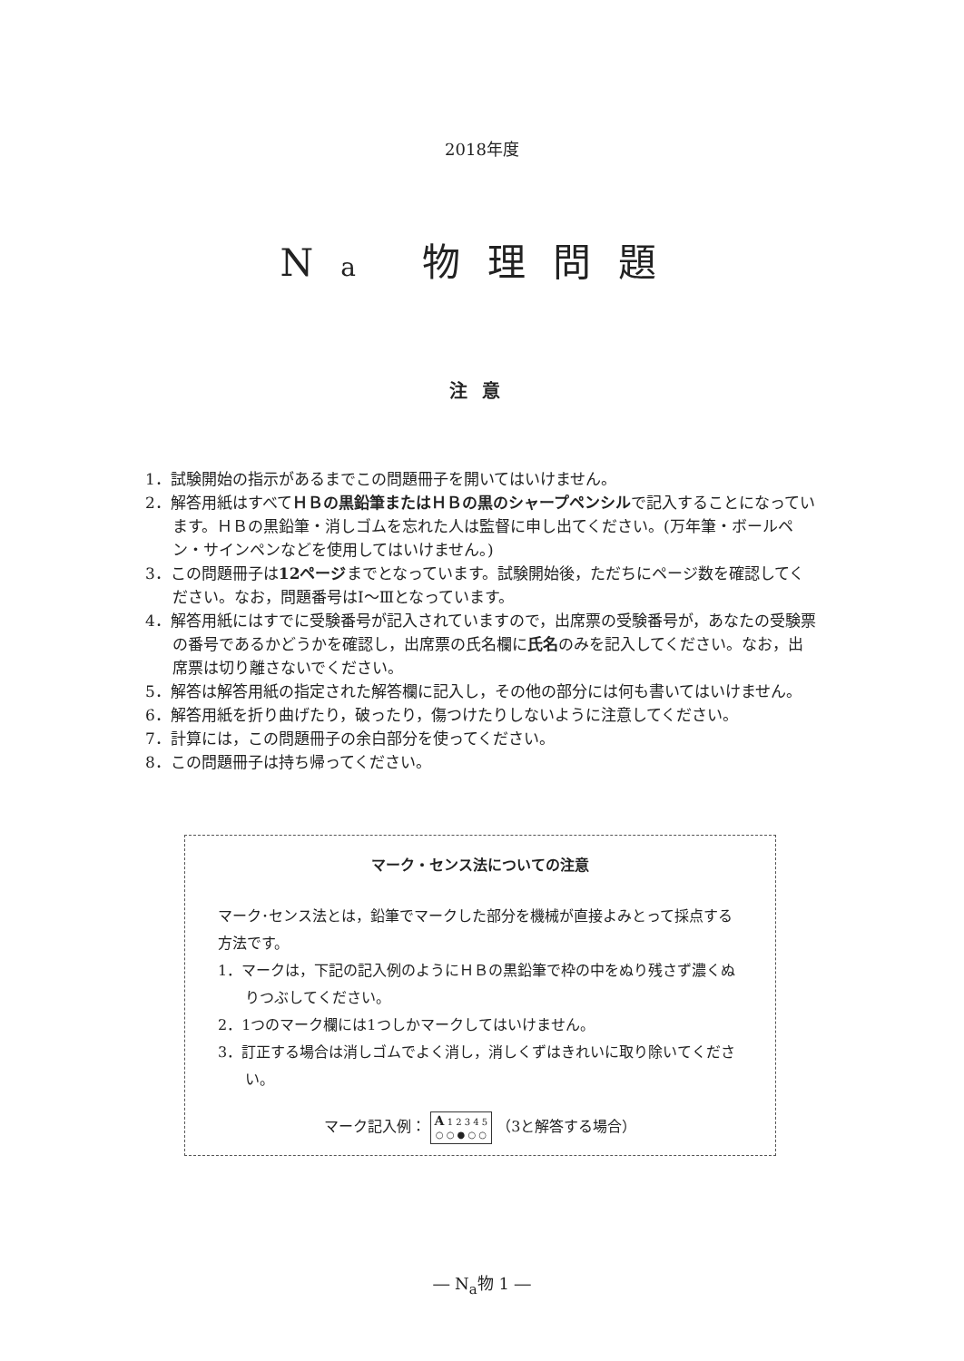2018年度
Na 物理問題
注意
1．試験開始の指示があるまでこの問題冊子を開いてはいけません。
2．解答用紙はすべてＨＢの黒鉛筆またはＨＢの黒のシャープペンシルで記入することになっています。ＨＢの黒鉛筆・消しゴムを忘れた人は監督に申し出てください。(万年筆・ボールペン・サインペンなどを使用してはいけません。)
3．この問題冊子は12ページまでとなっています。試験開始後，ただちにページ数を確認してください。なお，問題番号はⅠ～Ⅲとなっています。
4．解答用紙にはすでに受験番号が記入されていますので，出席票の受験番号が，あなたの受験票の番号であるかどうかを確認し，出席票の氏名欄に氏名のみを記入してください。なお，出席票は切り離さないでください。
5．解答は解答用紙の指定された解答欄に記入し，その他の部分には何も書いてはいけません。
6．解答用紙を折り曲げたり，破ったり，傷つけたりしないように注意してください。
7．計算には，この問題冊子の余白部分を使ってください。
8．この問題冊子は持ち帰ってください。
マーク・センス法についての注意
マーク･センス法とは，鉛筆でマークした部分を機械が直接よみとって採点する方法です。
1．マークは，下記の記入例のようにＨＢの黒鉛筆で枠の中をぬり残さず濃くぬりつぶしてください。
2．1つのマーク欄には1つしかマークしてはいけません。
3．訂正する場合は消しゴムでよく消し，消しくずはきれいに取り除いてください。
マーク記入例： A 1 2 3 4 5
○ ○ ● ○ ○ （3と解答する場合）
― N<sub>a</sub>物 1 ―